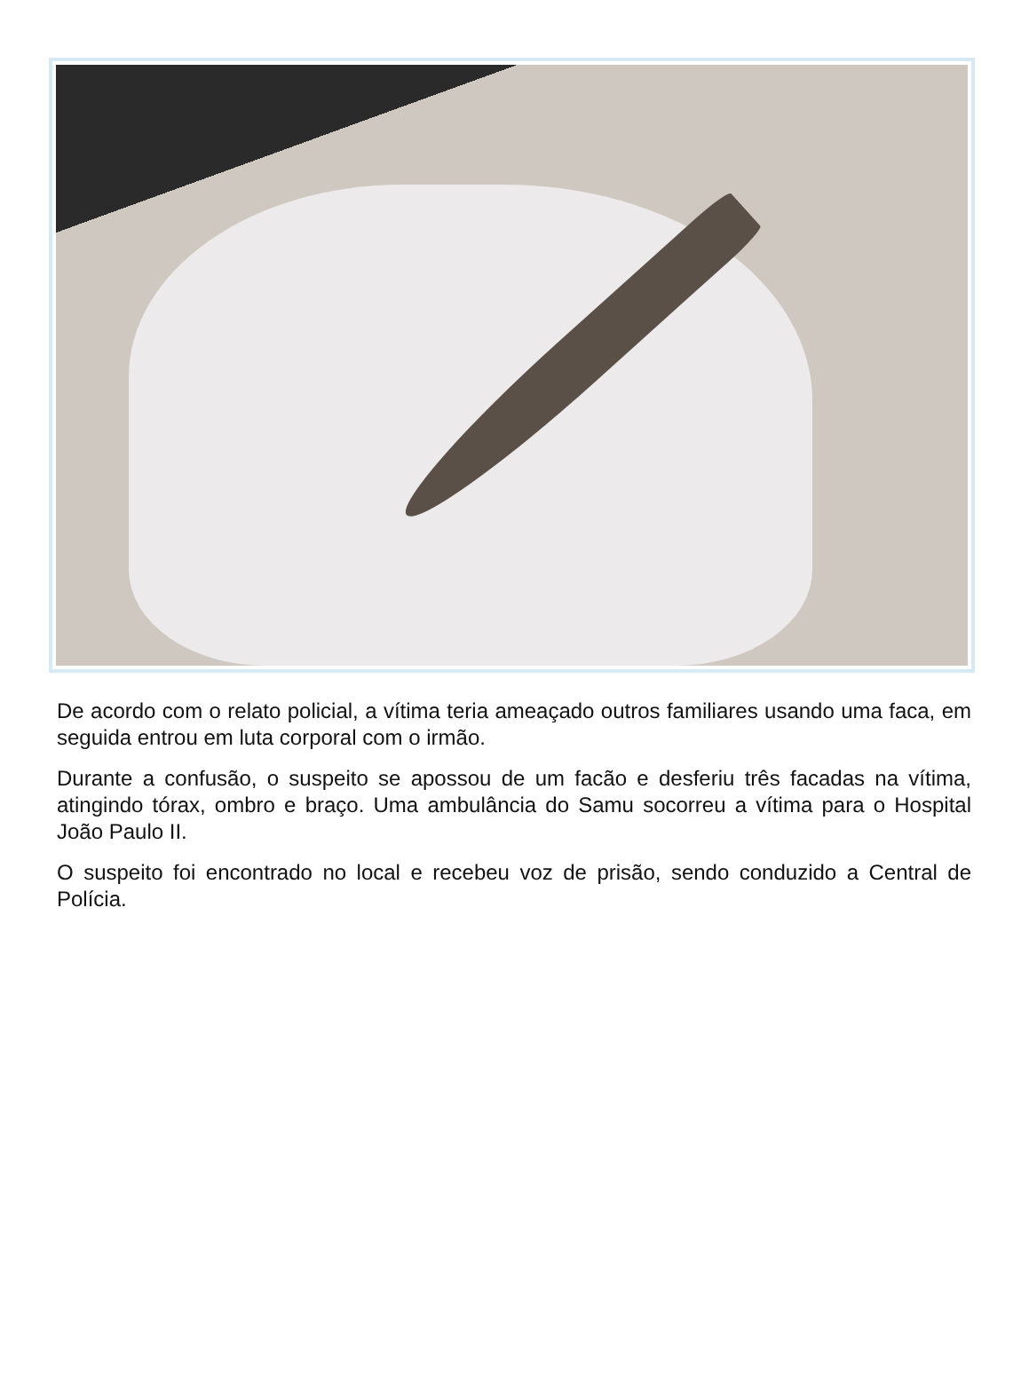De acordo com o relato policial, a vítima teria ameaçado outros familiares usando uma faca, em seguida entrou em luta corporal com o irmão.
Durante a confusão, o suspeito se apossou de um facão e desferiu três facadas na vítima, atingindo tórax, ombro e braço. Uma ambulância do Samu socorreu a vítima para o Hospital João Paulo II.
O suspeito foi encontrado no local e recebeu voz de prisão, sendo conduzido a Central de Polícia.